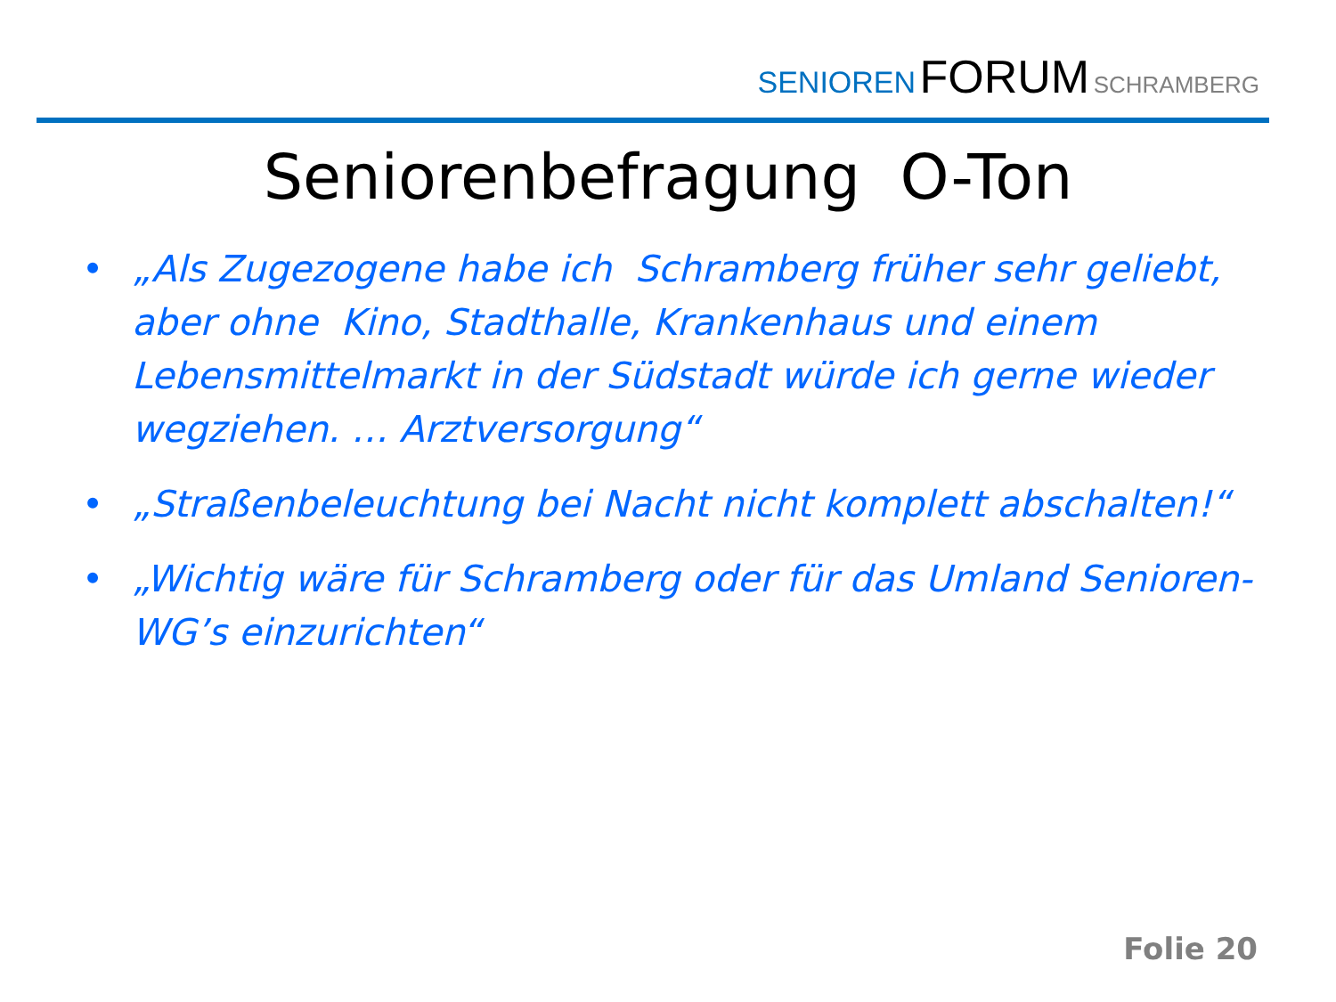SENIOREN FORUM SCHRAMBERG
Seniorenbefragung O-Ton
• „Als Zugezogene habe ich Schramberg früher sehr geliebt, aber ohne Kino, Stadthalle, Krankenhaus und einem Lebensmittelmarkt in der Südstadt würde ich gerne wieder wegziehen. … Arztversorgung“
• „Straßenbeleuchtung bei Nacht nicht komplett abschalten!“
• „Wichtig wäre für Schramberg oder für das Umland Senioren-WG’s einzurichten“
Folie 20